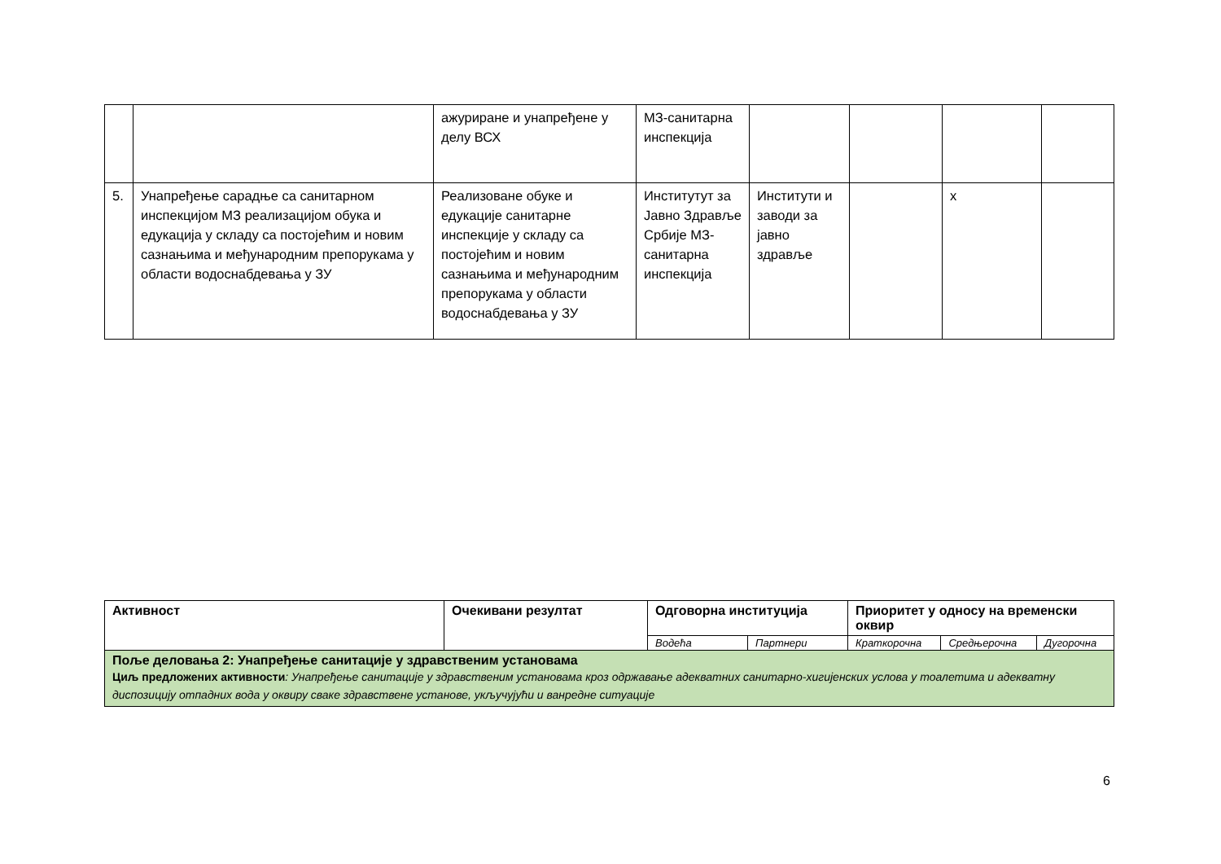| | | ажуриране и унапређене у делу ВСХ | МЗ-санитарна инспекција | | | | |
| 5. | Унапређење сарадње са санитарном инспекцијом МЗ реализацијом обука и едукација у складу са постојећим и новим сазнањима и међународним препорукама у области водоснабдевања у ЗУ | Реализоване обуке и едукације санитарне инспекције у складу са постојећим и новим сазнањима и међународним препорукама у области водоснабдевања у ЗУ | Институтут за Јавно Здравље Србије МЗ-санитарна инспекција | Институти и заводи за јавно здравље | | x | |
| Активност | Очекивани резултат | Одговорна институција | | Приоритет у односу на временски оквир | | |
| --- | --- | --- | --- | --- | --- | --- |
| | | Водећа | Партнери | Краткорочна | Средњерочна | Дугорочна |
| Поље деловања 2: Унапређење санитације у здравственим установама Циљ предложених активности : Унапређење санитације у здравственим установама кроз одржавање адекватних санитарно-хигијенских услова у тоалетима и адекватну диспозицију отпадних вода у оквиру сваке здравствене установе, укључујући и ванредне ситуације | | | | | | |
6